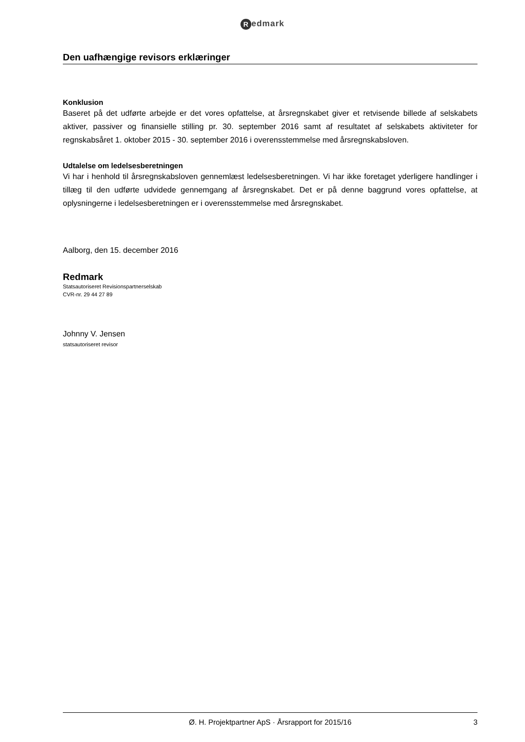Redmark
Den uafhængige revisors erklæringer
Konklusion
Baseret på det udførte arbejde er det vores opfattelse, at årsregnskabet giver et retvisende billede af selskabets aktiver, passiver og finansielle stilling pr. 30. september 2016 samt af resultatet af selskabets aktiviteter for regnskabsåret 1. oktober 2015 - 30. september 2016 i overensstemmelse med årsregnskabsloven.
Udtalelse om ledelsesberetningen
Vi har i henhold til årsregnskabsloven gennemlæst ledelsesberetningen. Vi har ikke foretaget yderligere handlinger i tillæg til den udførte udvidede gennemgang af årsregnskabet. Det er på denne baggrund vores opfattelse, at oplysningerne i ledelsesberetningen er i overensstemmelse med årsregnskabet.
Aalborg, den 15. december 2016
Redmark
Statsautoriseret Revisionspartnerselskab
CVR-nr. 29 44 27 89
Johnny V. Jensen
statsautoriseret revisor
Ø. H. Projektpartner ApS · Årsrapport for 2015/16
3